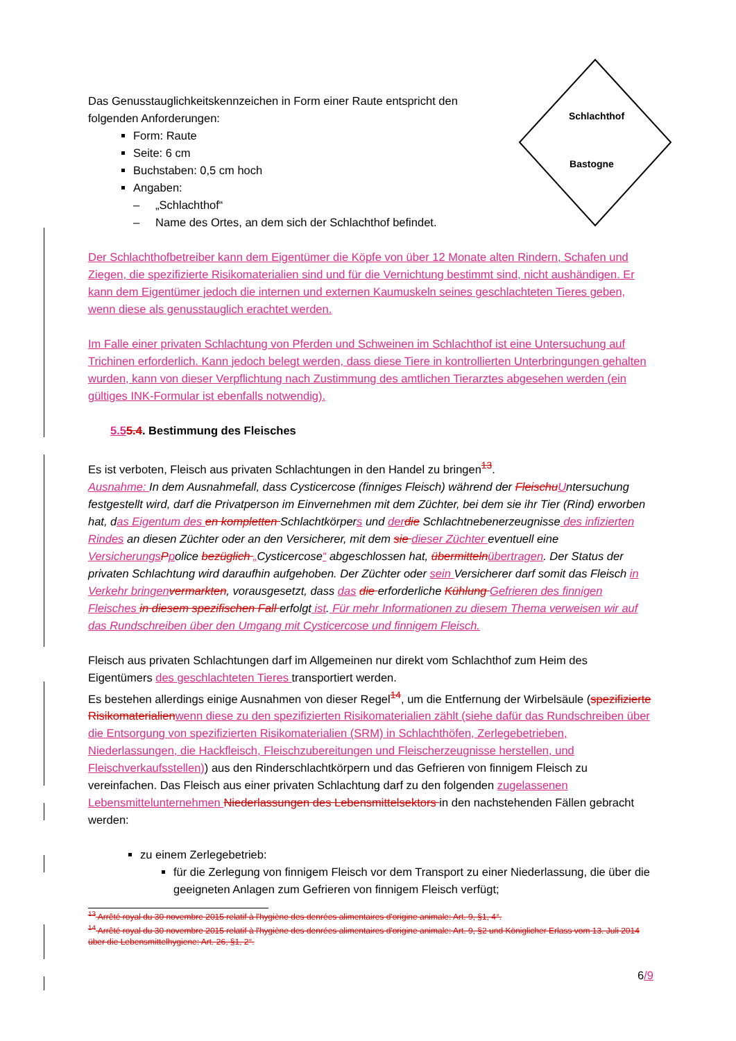Schlachthof
Bastogne
Das Genusstauglichkeitskennzeichen in Form einer Raute entspricht den folgenden Anforderungen:
Form: Raute
Seite: 6 cm
Buchstaben: 0,5 cm hoch
Angaben:
– „Schlachthof“
– Name des Ortes, an dem sich der Schlachthof befindet.
Der Schlachthofbetreiber kann dem Eigentümer die Köpfe von über 12 Monate alten Rindern, Schafen und Ziegen, die spezifizierte Risikomaterialien sind und für die Vernichtung bestimmt sind, nicht aushändigen. Er kann dem Eigentümer jedoch die internen und externen Kaumuskeln seines geschlachteten Tieres geben, wenn diese als genusstauglich erachtet werden.
Im Falle einer privaten Schlachtung von Pferden und Schweinen im Schlachthof ist eine Untersuchung auf Trichinen erforderlich. Kann jedoch belegt werden, dass diese Tiere in kontrollierten Unterbringungen gehalten wurden, kann von dieser Verpflichtung nach Zustimmung des amtlichen Tierarztes abgesehen werden (ein gültiges INK-Formular ist ebenfalls notwendig).
5.55.4. Bestimmung des Fleisches
Es ist verboten, Fleisch aus privaten Schlachtungen in den Handel zu bringen<sup>13</sup>.
Ausnahme: In dem Ausnahmefall, dass Cysticercose (finniges Fleisch) während der Fleischu Untersuchung festgestellt wird, darf die Privatperson im Einvernehmen mit dem Züchter, bei dem sie ihr Tier (Rind) erworben hat, das Eigentum des en kompletten Schlachtkörpers und der die Schlachtnebenerzeugnisse des infizierten Rindes an diesen Züchter oder an den Versicherer, mit dem sie dieser Züchter eventuell eine Versicherungs Ppolice bezüglich „Cysticercose“ abgeschlossen hat, übermitteln übertragen. Der Status der privaten Schlachtung wird daraufhin aufgehoben. Der Züchter oder sein Versicherer darf somit das Fleisch in Verkehr bringen vermarkten, vorausgesetzt, dass das die erforderliche Kühlung Gefrieren des finnigen Fleisches in diesem spezifischen Fall erfolgt ist. Für mehr Informationen zu diesem Thema verweisen wir auf das Rundschreiben über den Umgang mit Cysticercose und finnigem Fleisch.
Fleisch aus privaten Schlachtungen darf im Allgemeinen nur direkt vom Schlachthof zum Heim des Eigentümers des geschlachteten Tieres transportiert werden.
Es bestehen allerdings einige Ausnahmen von dieser Regel<sup>14</sup>, um die Entfernung der Wirbelsäule (spezifizierte Risikomaterialien wenn diese zu den spezifizierten Risikomaterialien zählt (siehe dafür das Rundschreiben über die Entsorgung von spezifizierten Risikomaterialien (SRM) in Schlachthöfen, Zerlegebetrieben, Niederlassungen, die Hackfleisch, Fleischzubereitungen und Fleischerzeugnisse herstellen, und Fleischverkaufsstellen)) aus den Rinderschlachtkörpern und das Gefrieren von finnigem Fleisch zu vereinfachen. Das Fleisch aus einer privaten Schlachtung darf zu den folgenden zugelassenen Lebensmittelunternehmen Niederlassungen des Lebensmittelsektors in den nachstehenden Fällen gebracht werden:
zu einem Zerlegebetrieb:
für die Zerlegung von finnigem Fleisch vor dem Transport zu einer Niederlassung, die über die geeigneten Anlagen zum Gefrieren von finnigem Fleisch verfügt;
<sup>13</sup> Arrêté royal du 30 novembre 2015 relatif à l'hygiène des denrées alimentaires d'origine animale: Art. 9, §1, 4°.
<sup>14</sup> Arrêté royal du 30 novembre 2015 relatif à l'hygiène des denrées alimentaires d'origine animale: Art. 9, §2 und Königlicher Erlass vom 13. Juli 2014 über die Lebensmittelhygiene: Art. 26, §1, 2°.
6/9